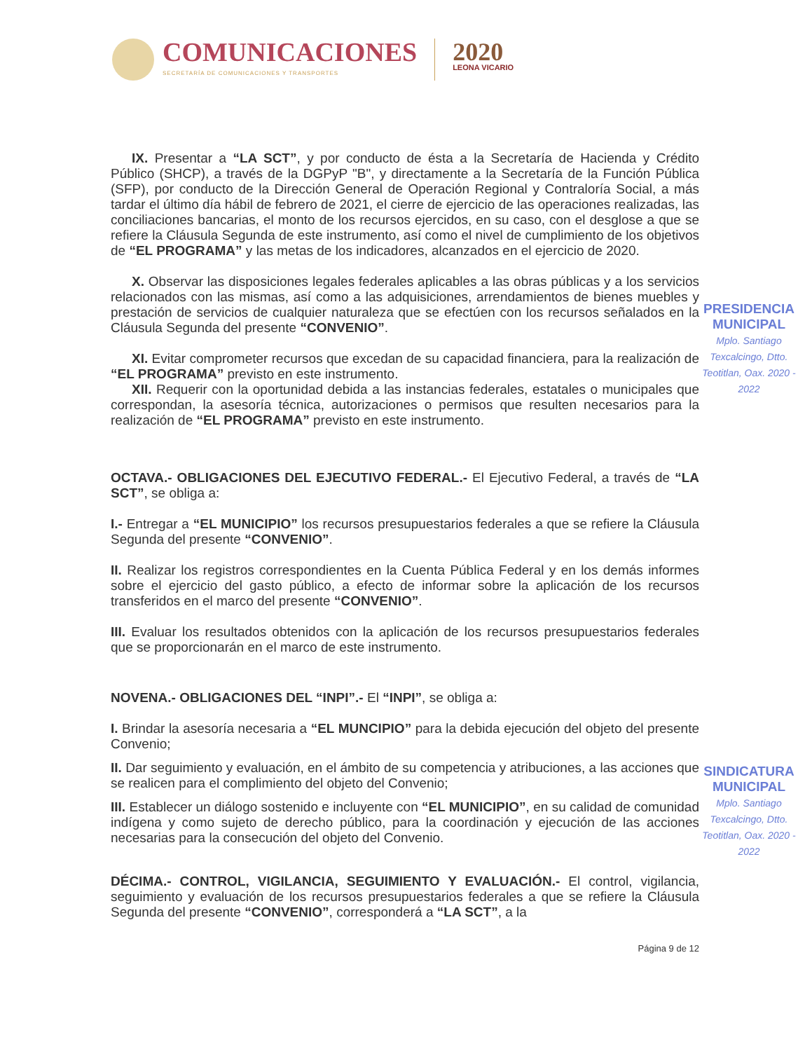COMUNICACIONES
SECRETARÍA DE COMUNICACIONES Y TRANSPORTES
2020
LEONA VICARIO
IX. Presentar a “LA SCT”, y por conducto de ésta a la Secretaría de Hacienda y Crédito Público (SHCP), a través de la DGPyP "B", y directamente a la Secretaría de la Función Pública (SFP), por conducto de la Dirección General de Operación Regional y Contraloría Social, a más tardar el último día hábil de febrero de 2021, el cierre de ejercicio de las operaciones realizadas, las conciliaciones bancarias, el monto de los recursos ejercidos, en su caso, con el desglose a que se refiere la Cláusula Segunda de este instrumento, así como el nivel de cumplimiento de los objetivos de “EL PROGRAMA” y las metas de los indicadores, alcanzados en el ejercicio de 2020.
X. Observar las disposiciones legales federales aplicables a las obras públicas y a los servicios relacionados con las mismas, así como a las adquisiciones, arrendamientos de bienes muebles y prestación de servicios de cualquier naturaleza que se efectúen con los recursos señalados en la Cláusula Segunda del presente “CONVENIO”.
XI. Evitar comprometer recursos que excedan de su capacidad financiera, para la realización de “EL PROGRAMA” previsto en este instrumento.
XII. Requerir con la oportunidad debida a las instancias federales, estatales o municipales que correspondan, la asesoría técnica, autorizaciones o permisos que resulten necesarios para la realización de “EL PROGRAMA” previsto en este instrumento.
OCTAVA.- OBLIGACIONES DEL EJECUTIVO FEDERAL.- El Ejecutivo Federal, a través de “LA SCT”, se obliga a:
I.- Entregar a “EL MUNICIPIO” los recursos presupuestarios federales a que se refiere la Cláusula Segunda del presente “CONVENIO”.
II. Realizar los registros correspondientes en la Cuenta Pública Federal y en los demás informes sobre el ejercicio del gasto público, a efecto de informar sobre la aplicación de los recursos transferidos en el marco del presente “CONVENIO”.
III. Evaluar los resultados obtenidos con la aplicación de los recursos presupuestarios federales que se proporcionarán en el marco de este instrumento.
NOVENA.- OBLIGACIONES DEL “INPI”.- El “INPI”, se obliga a:
I. Brindar la asesoría necesaria a “EL MUNCIPIO” para la debida ejecución del objeto del presente Convenio;
II. Dar seguimiento y evaluación, en el ámbito de su competencia y atribuciones, a las acciones que se realicen para el complimiento del objeto del Convenio;
III. Establecer un diálogo sostenido e incluyente con “EL MUNICIPIO”, en su calidad de comunidad indígena y como sujeto de derecho público, para la coordinación y ejecución de las acciones necesarias para la consecución del objeto del Convenio.
DÉCIMA.- CONTROL, VIGILANCIA, SEGUIMIENTO Y EVALUACIÓN.- El control, vigilancia, seguimiento y evaluación de los recursos presupuestarios federales a que se refiere la Cláusula Segunda del presente “CONVENIO”, corresponderá a “LA SCT”, a la
Página 9 de 12
PRESIDENCIA MUNICIPAL
Mplo. Santiago Texcalcingo, Dtto. Teotitlan, Oax. 2020 - 2022
SINDICATURA MUNICIPAL
Mplo. Santiago Texcalcingo, Dtto. Teotitlan, Oax. 2020 - 2022